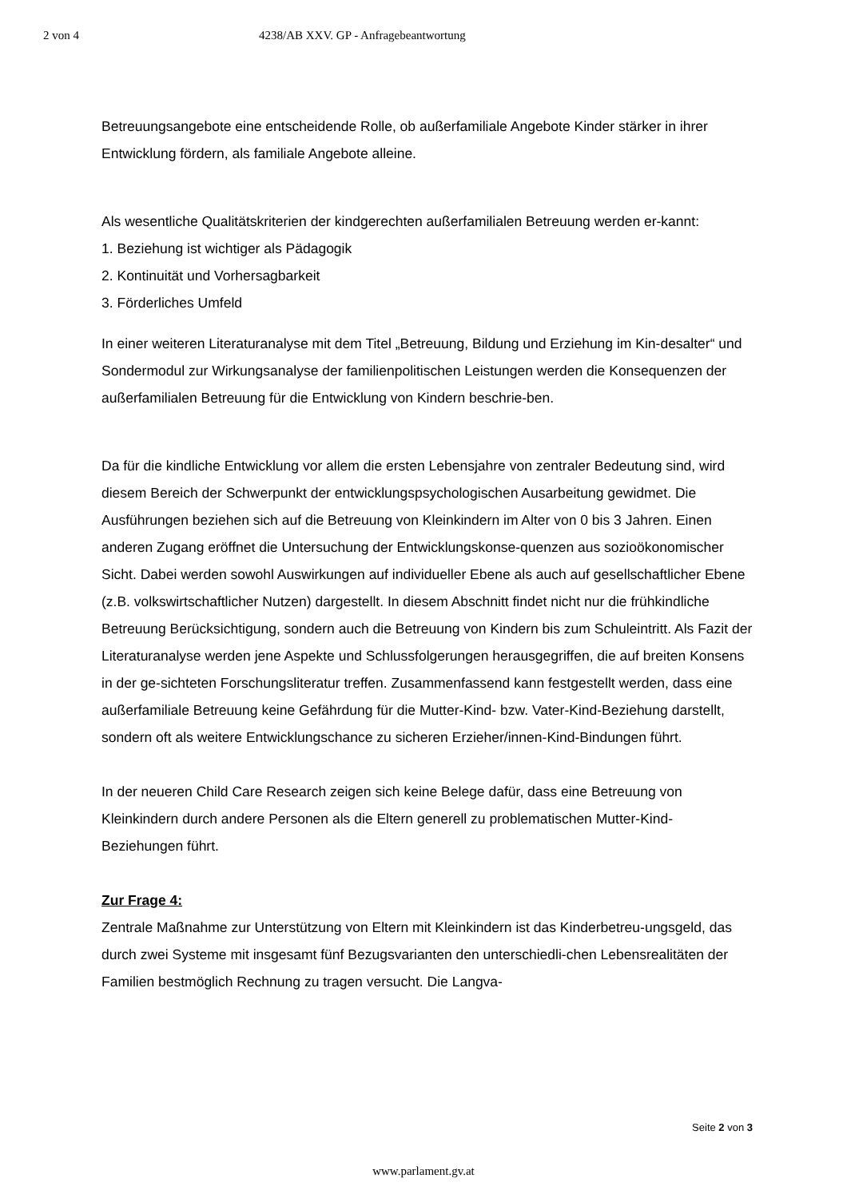2 von 4 4238/AB XXV. GP - Anfragebeantwortung
Betreuungsangebote eine entscheidende Rolle, ob außerfamiliale Angebote Kinder stärker in ihrer Entwicklung fördern, als familiale Angebote alleine.
Als wesentliche Qualitätskriterien der kindgerechten außerfamilialen Betreuung werden er-kannt:
1. Beziehung ist wichtiger als Pädagogik
2. Kontinuität und Vorhersagbarkeit
3. Förderliches Umfeld
In einer weiteren Literaturanalyse mit dem Titel „Betreuung, Bildung und Erziehung im Kin-desalter“ und Sondermodul zur Wirkungsanalyse der familienpolitischen Leistungen werden die Konsequenzen der außerfamilialen Betreuung für die Entwicklung von Kindern beschrie-ben.
Da für die kindliche Entwicklung vor allem die ersten Lebensjahre von zentraler Bedeutung sind, wird diesem Bereich der Schwerpunkt der entwicklungspsychologischen Ausarbeitung gewidmet. Die Ausführungen beziehen sich auf die Betreuung von Kleinkindern im Alter von 0 bis 3 Jahren. Einen anderen Zugang eröffnet die Untersuchung der Entwicklungskonse-quenzen aus sozioökonomischer Sicht. Dabei werden sowohl Auswirkungen auf individueller Ebene als auch auf gesellschaftlicher Ebene (z.B. volkswirtschaftlicher Nutzen) dargestellt. In diesem Abschnitt findet nicht nur die frühkindliche Betreuung Berücksichtigung, sondern auch die Betreuung von Kindern bis zum Schuleintritt. Als Fazit der Literaturanalyse werden jene Aspekte und Schlussfolgerungen herausgegriffen, die auf breiten Konsens in der ge-sichteten Forschungsliteratur treffen. Zusammenfassend kann festgestellt werden, dass eine außerfamiliale Betreuung keine Gefährdung für die Mutter-Kind- bzw. Vater-Kind-Beziehung darstellt, sondern oft als weitere Entwicklungschance zu sicheren Erzieher/innen-Kind-Bindungen führt.
In der neueren Child Care Research zeigen sich keine Belege dafür, dass eine Betreuung von Kleinkindern durch andere Personen als die Eltern generell zu problematischen Mutter-Kind-Beziehungen führt.
Zur Frage 4:
Zentrale Maßnahme zur Unterstützung von Eltern mit Kleinkindern ist das Kinderbetreu-ungsgeld, das durch zwei Systeme mit insgesamt fünf Bezugsvarianten den unterschiedli-chen Lebensrealitäten der Familien bestmöglich Rechnung zu tragen versucht. Die Langva-
Seite 2 von 3
www.parlament.gv.at